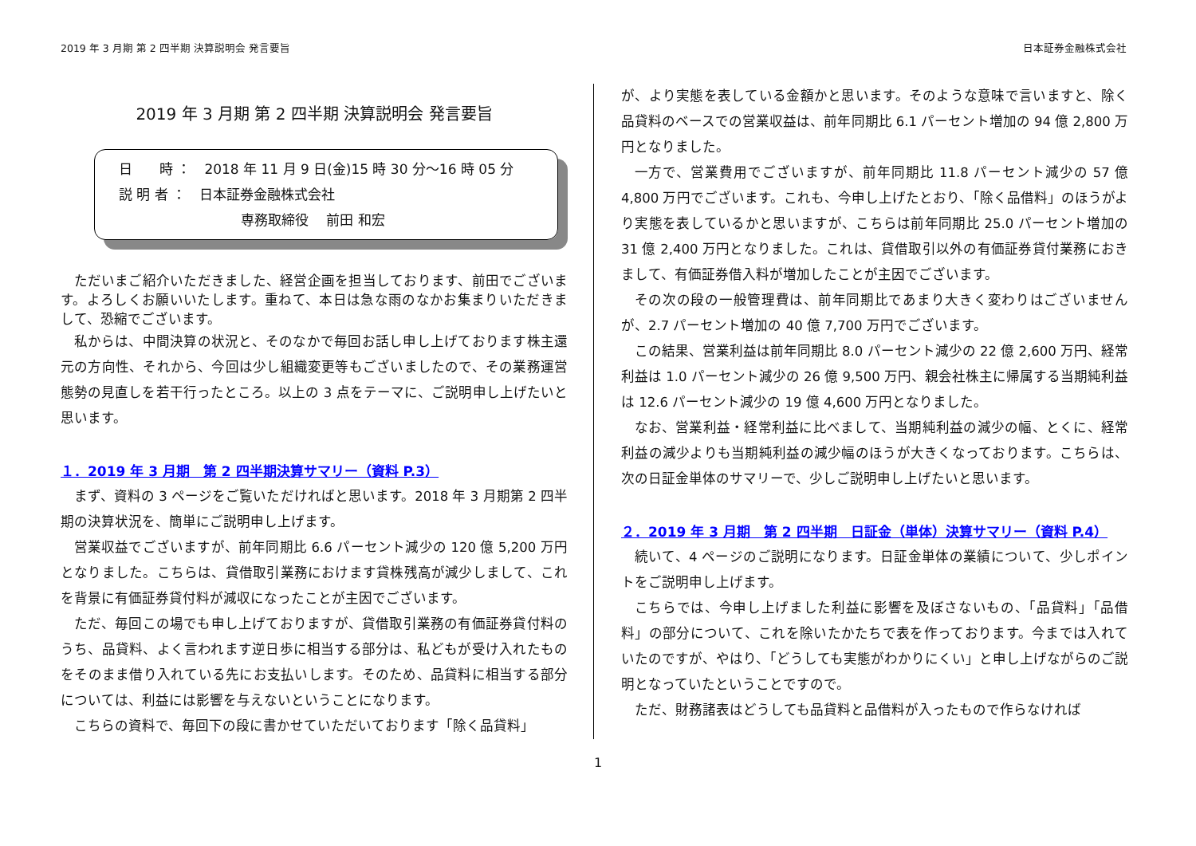2019 年 3 月期 第 2 四半期 決算説明会 発言要旨 日本証券金融株式会社
2019 年 3 月期 第 2 四半期 決算説明会 発言要旨
日　　時 ：　2018 年 11 月 9 日(金)15 時 30 分～16 時 05 分
説 明 者 ：　日本証券金融株式会社
　　　　　　　　　専務取締役　 前田 和宏
ただいまご紹介いただきました、経営企画を担当しております、前田でございます。よろしくお願いいたします。重ねて、本日は急な雨のなかお集まりいただきまして、恐縮でございます。
私からは、中間決算の状況と、そのなかで毎回お話し申し上げております株主還元の方向性、それから、今回は少し組織変更等もございましたので、その業務運営態勢の見直しを若干行ったところ。以上の 3 点をテーマに、ご説明申し上げたいと思います。
１．2019 年 3 月期　第 2 四半期決算サマリー（資料 P.3）
まず、資料の 3 ページをご覧いただければと思います。2018 年 3 月期第 2 四半期の決算状況を、簡単にご説明申し上げます。
営業収益でございますが、前年同期比 6.6 パーセント減少の 120 億 5,200 万円となりました。こちらは、貸借取引業務におけます貸株残高が減少しまして、これを背景に有価証券貸付料が減収になったことが主因でございます。
ただ、毎回この場でも申し上げておりますが、貸借取引業務の有価証券貸付料のうち、品貸料、よく言われます逆日歩に相当する部分は、私どもが受け入れたものをそのまま借り入れている先にお支払いします。そのため、品貸料に相当する部分については、利益には影響を与えないということになります。
こちらの資料で、毎回下の段に書かせていただいております「除く品貸料」
が、より実態を表している金額かと思います。そのような意味で言いますと、除く品貸料のベースでの営業収益は、前年同期比 6.1 パーセント増加の 94 億 2,800 万円となりました。
一方で、営業費用でございますが、前年同期比 11.8 パーセント減少の 57 億 4,800 万円でございます。これも、今申し上げたとおり、「除く品借料」のほうがより実態を表しているかと思いますが、こちらは前年同期比 25.0 パーセント増加の 31 億 2,400 万円となりました。これは、貸借取引以外の有価証券貸付業務におきまして、有価証券借入料が増加したことが主因でございます。
その次の段の一般管理費は、前年同期比であまり大きく変わりはございませんが、2.7 パーセント増加の 40 億 7,700 万円でございます。
この結果、営業利益は前年同期比 8.0 パーセント減少の 22 億 2,600 万円、経常利益は 1.0 パーセント減少の 26 億 9,500 万円、親会社株主に帰属する当期純利益は 12.6 パーセント減少の 19 億 4,600 万円となりました。
なお、営業利益・経常利益に比べまして、当期純利益の減少の幅、とくに、経常利益の減少よりも当期純利益の減少幅のほうが大きくなっております。こちらは、次の日証金単体のサマリーで、少しご説明申し上げたいと思います。
２．2019 年 3 月期　第 2 四半期　日証金（単体）決算サマリー（資料 P.4）
続いて、4 ページのご説明になります。日証金単体の業績について、少しポイントをご説明申し上げます。
こちらでは、今申し上げました利益に影響を及ぼさないもの、「品貸料」「品借料」の部分について、これを除いたかたちで表を作っております。今までは入れていたのですが、やはり、「どうしても実態がわかりにくい」と申し上げながらのご説明となっていたということですので。
ただ、財務諸表はどうしても品貸料と品借料が入ったもので作らなければ
1